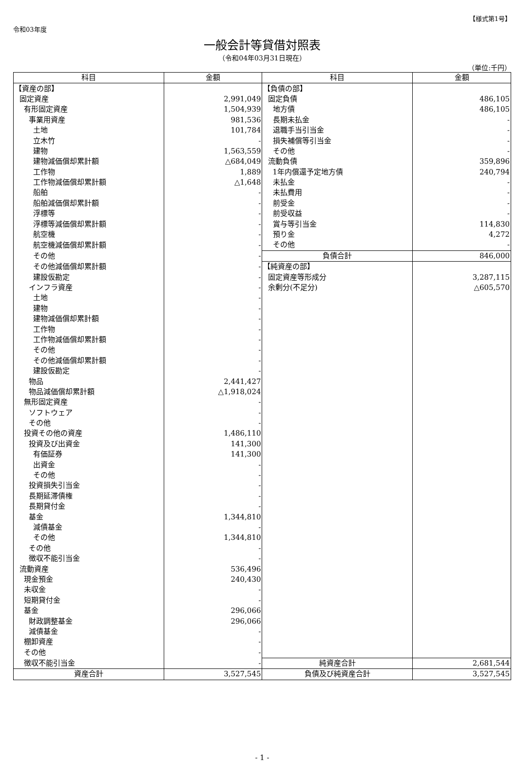令和03年度
【様式第1号】
一般会計等貸借対照表
（令和04年03月31日現在）
（単位:千円）
| 科目 | 金額 | 科目 | 金額 |
| --- | --- | --- | --- |
| 【資産の部】 | | 【負債の部】 | |
| 固定資産 | 2,991,049 | 固定負債 | 486,105 |
| 有形固定資産 | 1,504,939 | 地方債 | 486,105 |
| 事業用資産 | 981,536 | 長期未払金 | - |
| 土地 | 101,784 | 退職手当引当金 | - |
| 立木竹 | - | 損失補償等引当金 | - |
| 建物 | 1,563,559 | その他 | - |
| 建物減価償却累計額 | △684,049 | 流動負債 | 359,896 |
| 工作物 | 1,889 | 1年内償還予定地方債 | 240,794 |
| 工作物減価償却累計額 | △1,648 | 未払金 | - |
| 船舶 | - | 未払費用 | - |
| 船舶減価償却累計額 | - | 前受金 | - |
| 浮標等 | - | 前受収益 | - |
| 浮標等減価償却累計額 | - | 賞与等引当金 | 114,830 |
| 航空機 | - | 預り金 | 4,272 |
| 航空機減価償却累計額 | - | その他 | - |
| その他 | - | 負債合計 | 846,000 |
| その他減価償却累計額 | - | 【純資産の部】 | |
| 建設仮勘定 | - | 固定資産等形成分 | 3,287,115 |
| インフラ資産 | - | 余剰分(不足分) | △605,570 |
| 土地 | - | | |
| 建物 | - | | |
| 建物減価償却累計額 | - | | |
| 工作物 | - | | |
| 工作物減価償却累計額 | - | | |
| その他 | - | | |
| その他減価償却累計額 | - | | |
| 建設仮勘定 | - | | |
| 物品 | 2,441,427 | | |
| 物品減価償却累計額 | △1,918,024 | | |
| 無形固定資産 | - | | |
| ソフトウェア | - | | |
| その他 | - | | |
| 投資その他の資産 | 1,486,110 | | |
| 投資及び出資金 | 141,300 | | |
| 有価証券 | 141,300 | | |
| 出資金 | - | | |
| その他 | - | | |
| 投資損失引当金 | - | | |
| 長期延滞債権 | - | | |
| 長期貸付金 | - | | |
| 基金 | 1,344,810 | | |
| 減債基金 | - | | |
| その他 | 1,344,810 | | |
| その他 | - | | |
| 徴収不能引当金 | - | | |
| 流動資産 | 536,496 | | |
| 現金預金 | 240,430 | | |
| 未収金 | - | | |
| 短期貸付金 | - | | |
| 基金 | 296,066 | | |
| 財政調整基金 | 296,066 | | |
| 減債基金 | - | | |
| 棚卸資産 | - | | |
| その他 | - | | |
| 徴収不能引当金 | - | 純資産合計 | 2,681,544 |
| 資産合計 | 3,527,545 | 負債及び純資産合計 | 3,527,545 |
- 1 -